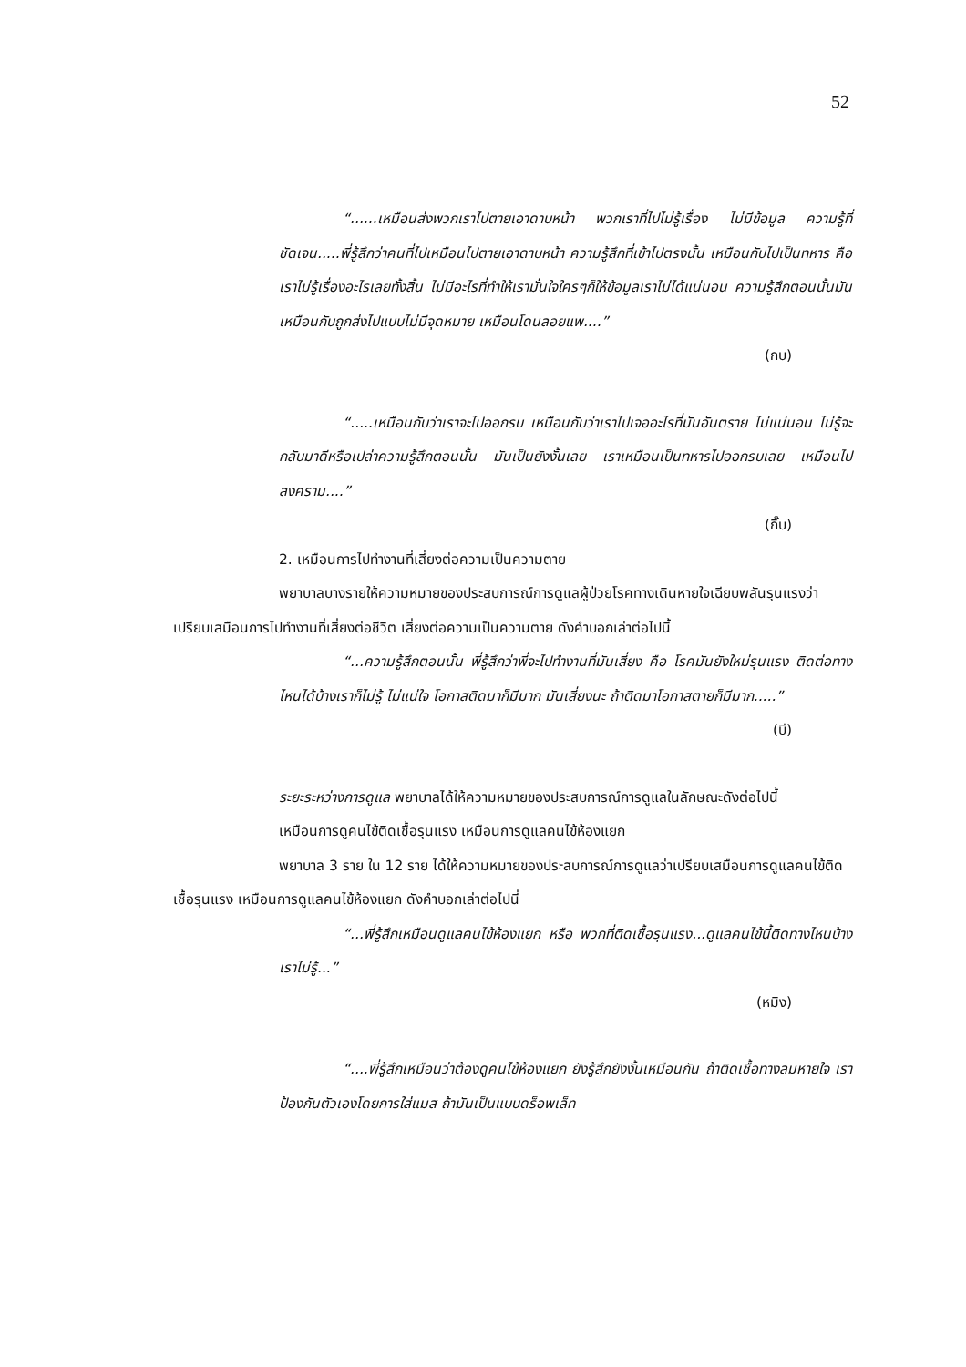52
“......เหมือนส่งพวกเราไปตายเอาดาบหน้า พวกเราที่ไปไม่รู้เรื่อง ไม่มีข้อมูล ความรู้ที่ชัดเจน.....พี่รู้สึกว่าคนที่ไปเหมือนไปตายเอาดาบหน้า ความรู้สึกที่เข้าไปตรงนั้น เหมือนกับไปเป็นทหาร คือ เราไม่รู้เรื่องอะไรเลยทั้งสิ้น ไม่มีอะไรที่ทำให้เรามั่นใจใครๆก็ให้ข้อมูลเราไม่ได้แน่นอน ความรู้สึกตอนนั้นมันเหมือนกับถูกส่งไปแบบไม่มีจุดหมาย เหมือนโดนลอยแพ....”
(กบ)
“.....เหมือนกับว่าเราจะไปออกรบ เหมือนกับว่าเราไปเจออะไรที่มันอันตราย ไม่แน่นอน ไม่รู้จะกลับมาดีหรือเปล่าความรู้สึกตอนนั้น มันเป็นยังงั้นเลย เราเหมือนเป็นทหารไปออกรบเลย เหมือนไปสงคราม....”
(กิ๊บ)
2. เหมือนการไปทำงานที่เสี่ยงต่อความเป็นความตาย
พยาบาลบางรายให้ความหมายของประสบการณ์การดูแลผู้ป่วยโรคทางเดินหายใจเฉียบพลันรุนแรงว่าเปรียบเสมือนการไปทำงานที่เสี่ยงต่อชีวิต เสี่ยงต่อความเป็นความตาย ดังคำบอกเล่าต่อไปนี้
“...ความรู้สึกตอนนั้น พี่รู้สึกว่าพี่จะไปทำงานที่มันเสี่ยง คือ โรคมันยังใหม่รุนแรง ติดต่อทางไหนได้บ้างเราก็ไม่รู้ ไม่แน่ใจ โอกาสติดมาก็มีมาก มันเสี่ยงนะ ถ้าติดมาโอกาสตายก็มีมาก.....”
(บี)
ระยะระหว่างการดูแล พยาบาลได้ให้ความหมายของประสบการณ์การดูแลในลักษณะดังต่อไปนี้
เหมือนการดูคนไข้ติดเชื้อรุนแรง เหมือนการดูแลคนไข้ห้องแยก
พยาบาล 3 ราย ใน 12 ราย ได้ให้ความหมายของประสบการณ์การดูแลว่าเปรียบเสมือนการดูแลคนไข้ติดเชื้อรุนแรง เหมือนการดูแลคนไข้ห้องแยก ดังคำบอกเล่าต่อไปนี่
“...พี่รู้สึกเหมือนดูแลคนไข้ห้องแยก หรือ พวกที่ติดเชื้อรุนแรง...ดูแลคนไข้นี้ติดทางไหนบ้างเราไม่รู้...”
(หมิง)
“....พี่รู้สึกเหมือนว่าต้องดูคนไข้ห้องแยก ยังรู้สึกยังงั้นเหมือนกัน ถ้าติดเชื้อทางลมหายใจ เราป้องกันตัวเองโดยการใส่แมส ถ้ามันเป็นแบบดร็อพเล็ท